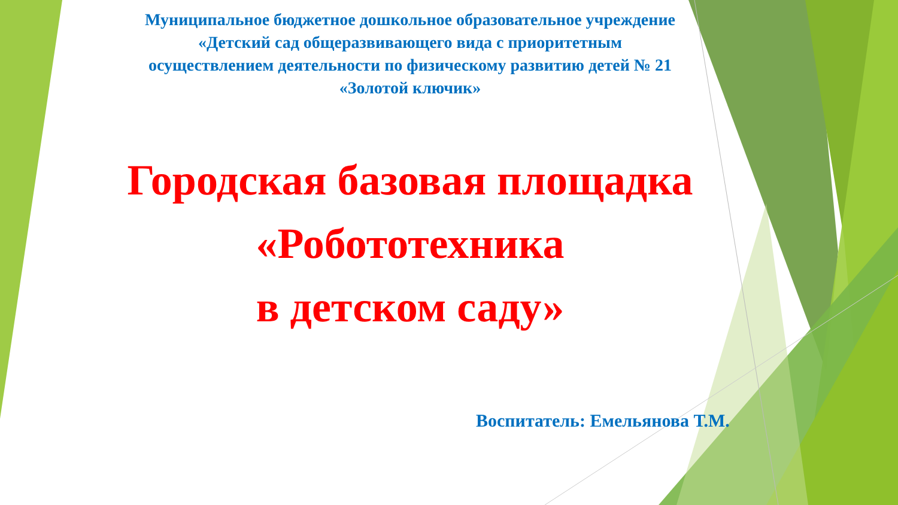Муниципальное бюджетное дошкольное образовательное учреждение
«Детский сад общеразвивающего вида с приоритетным
осуществлением деятельности по физическому развитию детей № 21
«Золотой ключик»
Городская базовая площадка
«Робототехника
в детском саду»
Воспитатель: Емельянова Т.М.